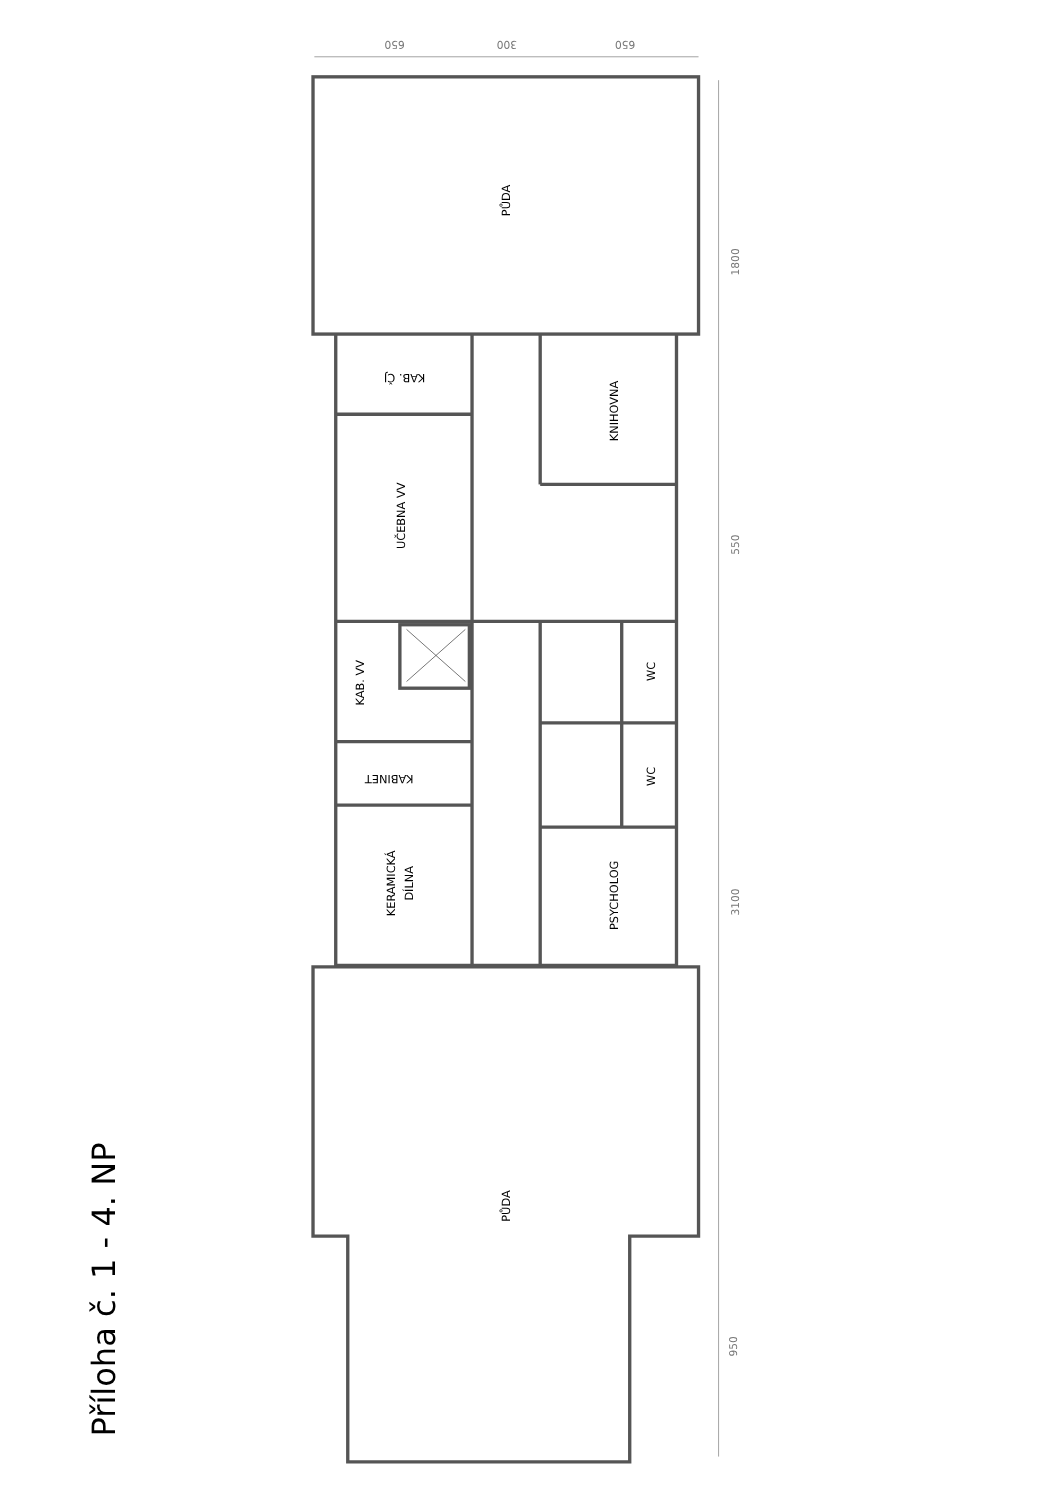PŮDA
PŮDA
KAB. ČJ
KNIHOVNA
UČEBNA VV
KAB. VV
WC
WC
KABINET
KERAMICKÁ
DÍLNA
PSYCHOLOG
650
300
650
1800
550
3100
950
Příloha č. 1 - 4. NP